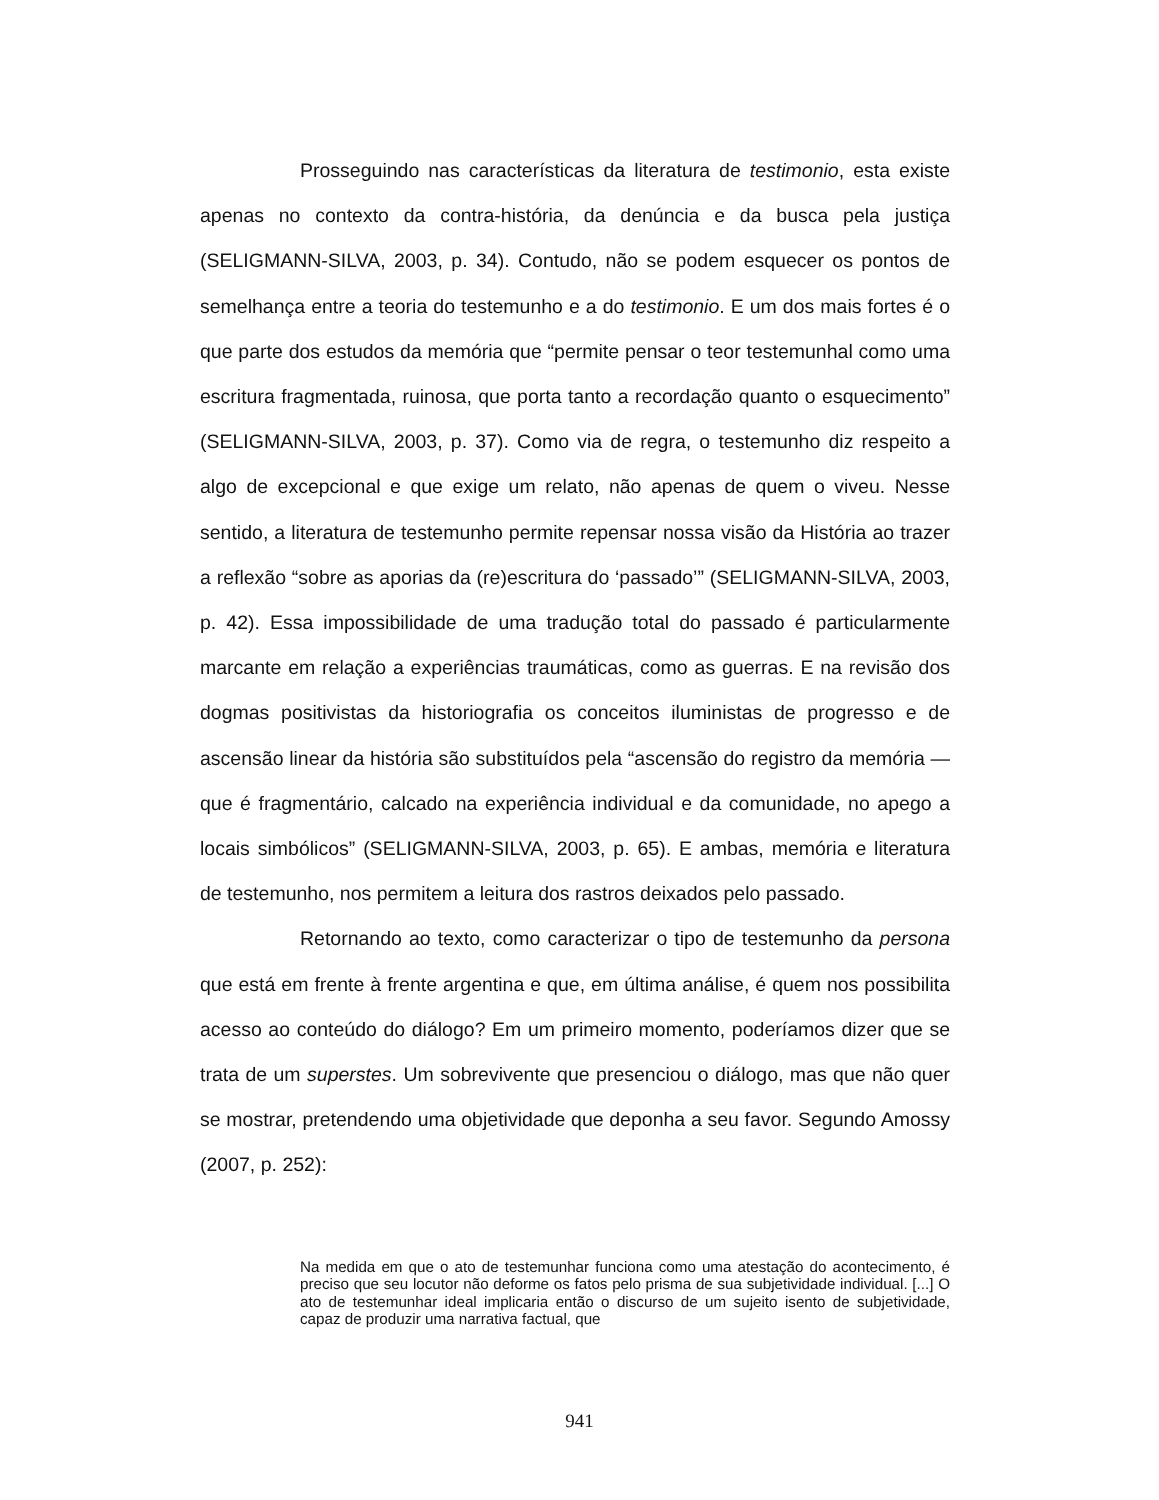Prosseguindo nas características da literatura de testimonio, esta existe apenas no contexto da contra-história, da denúncia e da busca pela justiça (SELIGMANN-SILVA, 2003, p. 34). Contudo, não se podem esquecer os pontos de semelhança entre a teoria do testemunho e a do testimonio. E um dos mais fortes é o que parte dos estudos da memória que “permite pensar o teor testemunhal como uma escritura fragmentada, ruinosa, que porta tanto a recordação quanto o esquecimento” (SELIGMANN-SILVA, 2003, p. 37). Como via de regra, o testemunho diz respeito a algo de excepcional e que exige um relato, não apenas de quem o viveu. Nesse sentido, a literatura de testemunho permite repensar nossa visão da História ao trazer a reflexão “sobre as aporias da (re)escritura do ‘passado’” (SELIGMANN-SILVA, 2003, p. 42). Essa impossibilidade de uma tradução total do passado é particularmente marcante em relação a experiências traumáticas, como as guerras. E na revisão dos dogmas positivistas da historiografia os conceitos iluministas de progresso e de ascensão linear da história são substituídos pela “ascensão do registro da memória — que é fragmentário, calcado na experiência individual e da comunidade, no apego a locais simbólicos” (SELIGMANN-SILVA, 2003, p. 65). E ambas, memória e literatura de testemunho, nos permitem a leitura dos rastros deixados pelo passado.
Retornando ao texto, como caracterizar o tipo de testemunho da persona que está em frente à frente argentina e que, em última análise, é quem nos possibilita acesso ao conteúdo do diálogo? Em um primeiro momento, poderíamos dizer que se trata de um superstes. Um sobrevivente que presenciou o diálogo, mas que não quer se mostrar, pretendendo uma objetividade que deponha a seu favor. Segundo Amossy (2007, p. 252):
Na medida em que o ato de testemunhar funciona como uma atestação do acontecimento, é preciso que seu locutor não deforme os fatos pelo prisma de sua subjetividade individual. [...] O ato de testemunhar ideal implicaria então o discurso de um sujeito isento de subjetividade, capaz de produzir uma narrativa factual, que
941